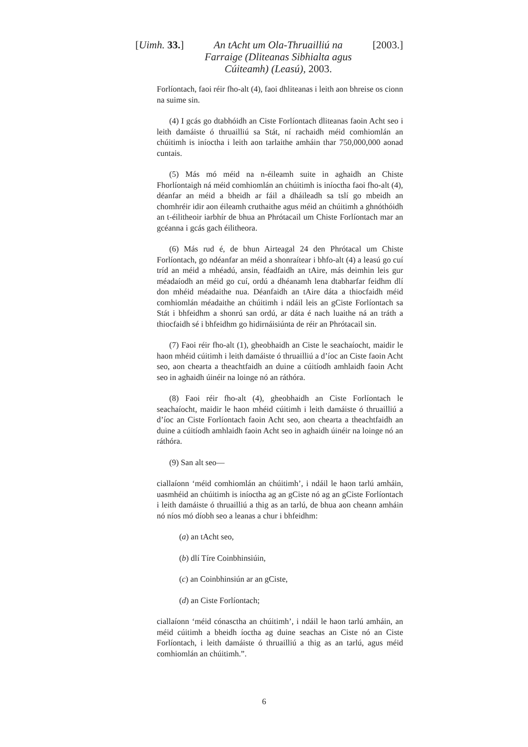[Uimh. 33.] An tAcht um Ola-Thruailliú na Farraige (Dliteanas Sibhialta agus Cúiteamh) (Leasú), 2003.
[2003.]
Forlíontach, faoi réir fho-alt (4), faoi dhliteanas i leith aon bhreise os cionn na suime sin.
(4) I gcás go dtabhóidh an Ciste Forlíontach dliteanas faoin Acht seo i leith damáiste ó thruailliú sa Stát, ní rachaidh méid comhiomlán an chúitimh is iníoctha i leith aon tarlaithe amháin thar 750,000,000 aonad cuntais.
(5) Más mó méid na n-éileamh suite in aghaidh an Chiste Fhorlíontaigh ná méid comhiomlán an chúitimh is iníoctha faoi fho-alt (4), déanfar an méid a bheidh ar fáil a dháileadh sa tslí go mbeidh an chomhréir idir aon éileamh cruthaithe agus méid an chúitimh a ghnóthóidh an t-éilitheoir iarbhír de bhua an Phrótacail um Chiste Forlíontach mar an gcéanna i gcás gach éilitheora.
(6) Más rud é, de bhun Airteagal 24 den Phrótacal um Chiste Forlíontach, go ndéanfar an méid a shonraítear i bhfo-alt (4) a leasú go cuí tríd an méid a mhéadú, ansin, féadfaidh an tAire, más deimhin leis gur méadaíodh an méid go cuí, ordú a dhéanamh lena dtabharfar feidhm dlí don mhéid méadaithe nua. Déanfaidh an tAire dáta a thiocfaidh méid comhiomlán méadaithe an chúitimh i ndáil leis an gCiste Forlíontach sa Stát i bhfeidhm a shonrú san ordú, ar dáta é nach luaithe ná an tráth a thiocfaidh sé i bhfeidhm go hidirnáisiúnta de réir an Phrótacail sin.
(7) Faoi réir fho-alt (1), gheobhaidh an Ciste le seachaíocht, maidir le haon mhéid cúitimh i leith damáiste ó thruailliú a d’íoc an Ciste faoin Acht seo, aon chearta a theachtfaidh an duine a cúitíodh amhlaidh faoin Acht seo in aghaidh úinéir na loinge nó an ráthóra.
(8) Faoi réir fho-alt (4), gheobhaidh an Ciste Forlíontach le seachaíocht, maidir le haon mhéid cúitimh i leith damáiste ó thruailliú a d’íoc an Ciste Forlíontach faoin Acht seo, aon chearta a theachtfaidh an duine a cúitíodh amhlaidh faoin Acht seo in aghaidh úinéir na loinge nó an ráthóra.
(9) San alt seo—
ciallaíonn ‘méid comhiomlán an chúitimh’, i ndáil le haon tarlú amháin, uasmhéid an chúitimh is iníoctha ag an gCiste nó ag an gCiste Forlíontach i leith damáiste ó thruailliú a thig as an tarlú, de bhua aon cheann amháin nó níos mó díobh seo a leanas a chur i bhfeidhm:
(a) an tAcht seo,
(b) dlí Tíre Coinbhinsiúin,
(c) an Coinbhinsiún ar an gCiste,
(d) an Ciste Forlíontach;
ciallaíonn ‘méid cónasctha an chúitimh’, i ndáil le haon tarlú amháin, an méid cúitimh a bheidh íoctha ag duine seachas an Ciste nó an Ciste Forlíontach, i leith damáiste ó thruailliú a thig as an tarlú, agus méid comhiomlán an chúitimh.”.
6